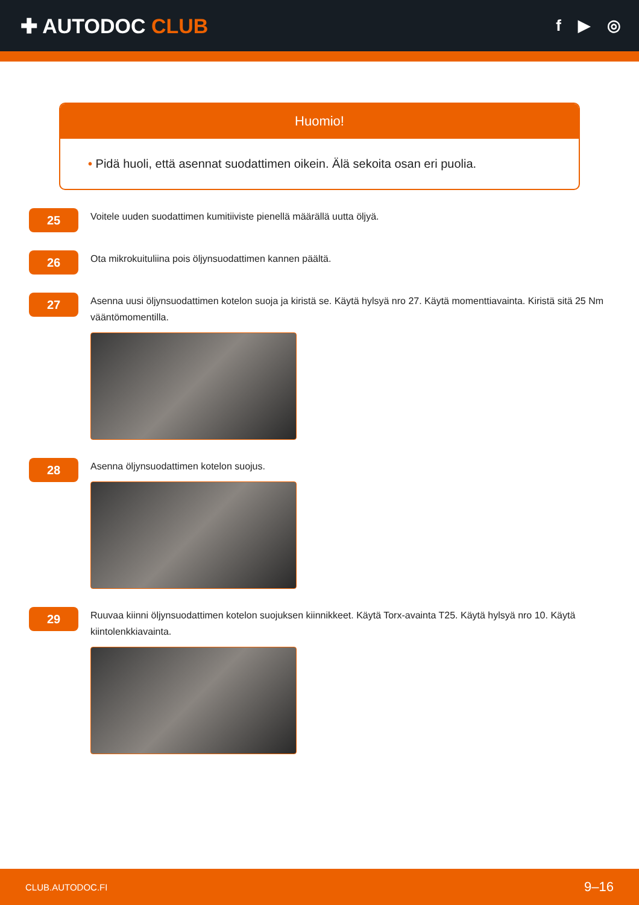✚ AUTODOC CLUB
f ▶ ◎
Huomio!
• Pidä huoli, että asennat suodattimen oikein. Älä sekoita osan eri puolia.
25
Voitele uuden suodattimen kumitiiviste pienellä määrällä uutta öljyä.
26
Ota mikrokuituliina pois öljynsuodattimen kannen päältä.
27
Asenna uusi öljynsuodattimen kotelon suoja ja kiristä se. Käytä hylsyä nro 27. Käytä momenttiavainta. Kiristä sitä 25 Nm vääntömomentilla.
28
Asenna öljynsuodattimen kotelon suojus.
29
Ruuvaa kiinni öljynsuodattimen kotelon suojuksen kiinnikkeet. Käytä Torx-avainta T25. Käytä hylsyä nro 10. Käytä kiintolenkkiavainta.
CLUB.AUTODOC.FI 9–16